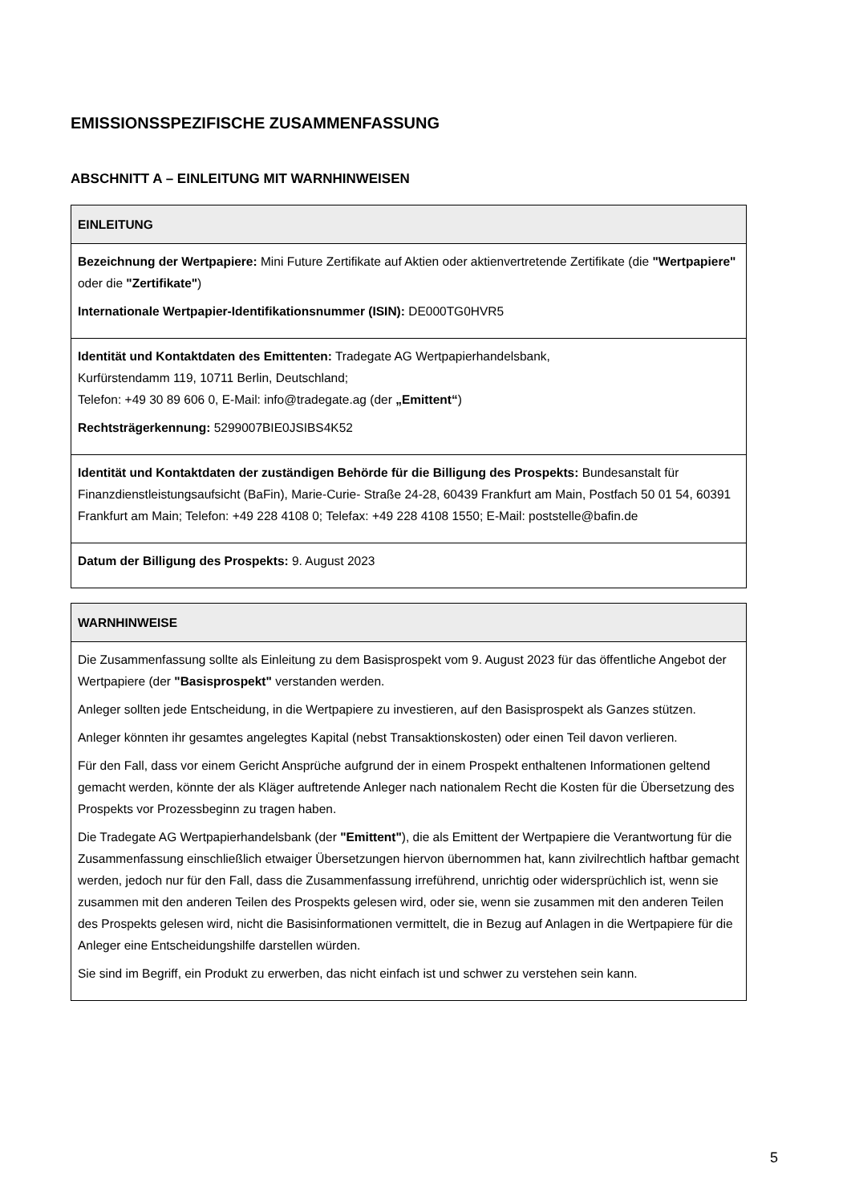EMISSIONSSPEZIFISCHE ZUSAMMENFASSUNG
ABSCHNITT A – EINLEITUNG MIT WARNHINWEISEN
| EINLEITUNG |
| --- |
| Bezeichnung der Wertpapiere: Mini Future Zertifikate auf Aktien oder aktienvertretende Zertifikate (die "Wertpapiere" oder die "Zertifikate" ) Internationale Wertpapier-Identifikationsnummer (ISIN): DE000TG0HVR5 |
| Identität und Kontaktdaten des Emittenten: Tradegate AG Wertpapierhandelsbank, Kurfürstendamm 119, 10711 Berlin, Deutschland; Telefon: +49 30 89 606 0, E-Mail: info@tradegate.ag (der „Emittent“ ) Rechtsträgerkennung: 5299007BIE0JSIBS4K52 |
| Identität und Kontaktdaten der zuständigen Behörde für die Billigung des Prospekts: Bundesanstalt für Finanzdienstleistungsaufsicht (BaFin), Marie-Curie- Straße 24-28, 60439 Frankfurt am Main, Postfach 50 01 54, 60391 Frankfurt am Main; Telefon: +49 228 4108 0; Telefax: +49 228 4108 1550; E-Mail: poststelle@bafin.de |
| Datum der Billigung des Prospekts: 9. August 2023 |
| WARNHINWEISE |
| --- |
| Die Zusammenfassung sollte als Einleitung zu dem Basisprospekt vom 9. August 2023 für das öffentliche Angebot der Wertpapiere (der "Basisprospekt" verstanden werden. Anleger sollten jede Entscheidung, in die Wertpapiere zu investieren, auf den Basisprospekt als Ganzes stützen. Anleger könnten ihr gesamtes angelegtes Kapital (nebst Transaktionskosten) oder einen Teil davon verlieren. Für den Fall, dass vor einem Gericht Ansprüche aufgrund der in einem Prospekt enthaltenen Informationen geltend gemacht werden, könnte der als Kläger auftretende Anleger nach nationalem Recht die Kosten für die Übersetzung des Prospekts vor Prozessbeginn zu tragen haben. Die Tradegate AG Wertpapierhandelsbank (der "Emittent" ), die als Emittent der Wertpapiere die Verantwortung für die Zusammenfassung einschließlich etwaiger Übersetzungen hiervon übernommen hat, kann zivilrechtlich haftbar gemacht werden, jedoch nur für den Fall, dass die Zusammenfassung irreführend, unrichtig oder widersprüchlich ist, wenn sie zusammen mit den anderen Teilen des Prospekts gelesen wird, oder sie, wenn sie zusammen mit den anderen Teilen des Prospekts gelesen wird, nicht die Basisinformationen vermittelt, die in Bezug auf Anlagen in die Wertpapiere für die Anleger eine Entscheidungshilfe darstellen würden. Sie sind im Begriff, ein Produkt zu erwerben, das nicht einfach ist und schwer zu verstehen sein kann. |
5